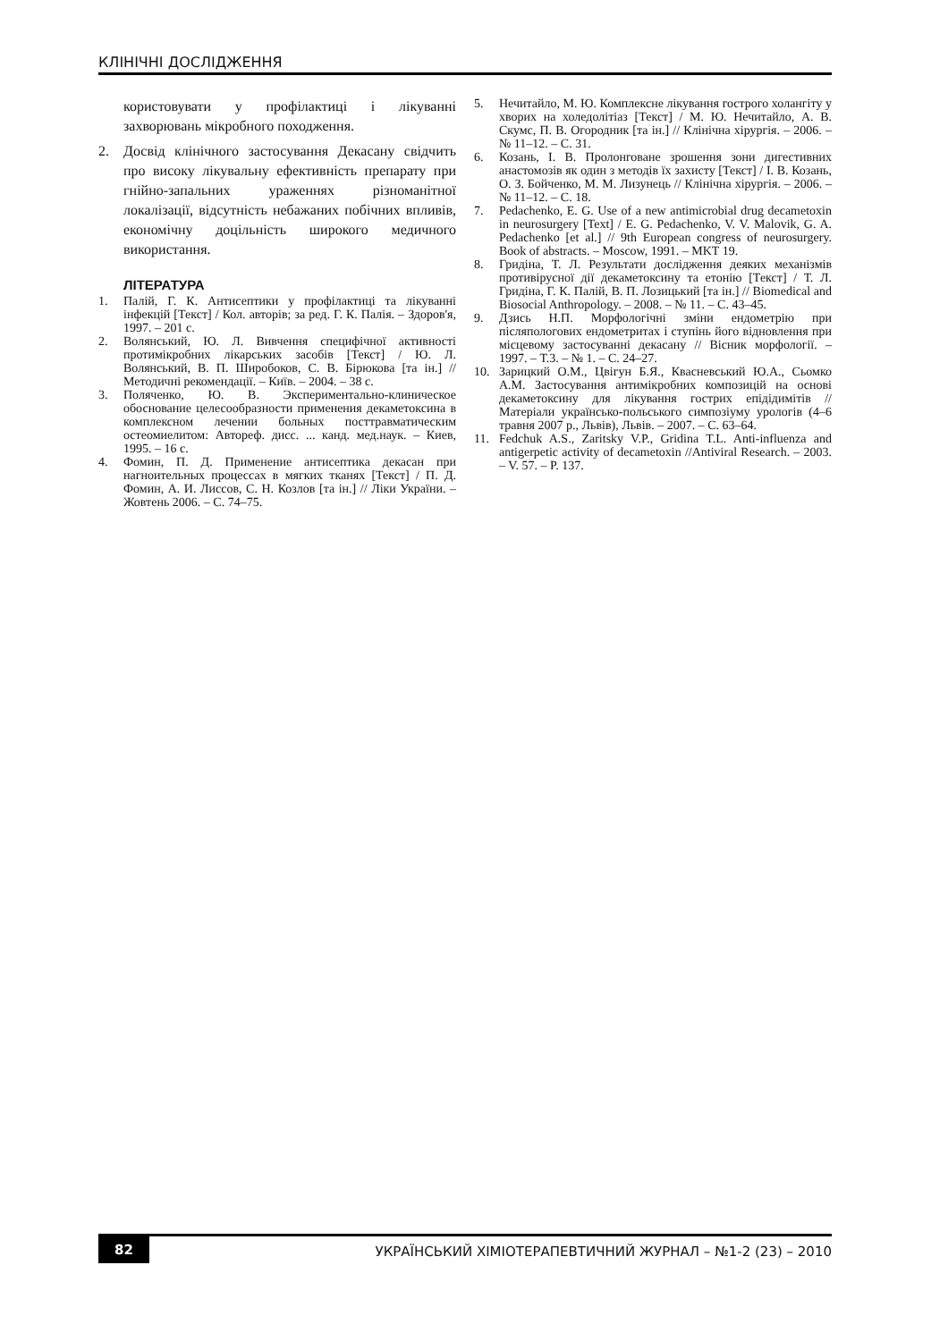КЛІНІЧНІ ДОСЛІДЖЕННЯ
користовувати у профілактиці і лікуванні захворювань мікробного походження.
2. Досвід клінічного застосування Декасану свідчить про високу лікувальну ефективність препарату при гнійно-запальних ураженнях різноманітної локалізації, відсутність небажаних побічних впливів, економічну доцільність широкого медичного використання.
ЛІТЕРАТУРА
1. Палій, Г. К. Антисептики у профілактиці та лікуванні інфекцій [Текст] / Кол. авторів; за ред. Г. К. Палія. – Здоров'я, 1997. – 201 с.
2. Волянський, Ю. Л. Вивчення специфічної активності протимікробних лікарських засобів [Текст] / Ю. Л. Волянський, В. П. Широбоков, С. В. Бірюкова [та ін.] // Методичні рекомендації. – Київ. – 2004. – 38 с.
3. Поляченко, Ю. В. Экспериментально-клиническое обоснование целесообразности применения декаметоксина в комплексном лечении больных посттравматическим остеомиелитом: Автореф. дисс. ... канд. мед.наук. – Киев, 1995. – 16 с.
4. Фомин, П. Д. Применение антисептика декасан при нагноительных процессах в мягких тканях [Текст] / П. Д. Фомин, А. И. Лиссов, С. Н. Козлов [та ін.] // Ліки України. – Жовтень 2006. – С. 74–75.
5. Нечитайло, М. Ю. Комплексне лікування гострого холангіту у хворих на холедолітіаз [Текст] / М. Ю. Нечитайло, А. В. Скумс, П. В. Огородник [та ін.] // Клінічна хірургія. – 2006. – № 11–12. – С. 31.
6. Козань, І. В. Пролонговане зрошення зони дигестивних анастомозів як один з методів їх захисту [Текст] / І. В. Козань, О. З. Бойченко, М. М. Лизунець // Клінічна хірургія. – 2006. – № 11–12. – С. 18.
7. Pedachenko, E. G. Use of a new antimicrobial drug decametoxin in neurosurgery [Text] / E. G. Pedachenko, V. V. Malovik, G. A. Pedachenko [et al.] // 9th European congress of neurosurgery. Book of abstracts. – Moscow, 1991. – MKT 19.
8. Гридіна, Т. Л. Результати дослідження деяких механізмів противірусної дії декаметоксину та етонію [Текст] / Т. Л. Гридіна, Г. К. Палій, В. П. Лозицький [та ін.] // Biomedical and Biosocial Anthropology. – 2008. – № 11. – С. 43–45.
9. Дзись Н.П. Морфологічні зміни ендометрію при післяпологових ендометритах і ступінь його відновлення при місцевому застосуванні декасану // Вісник морфології. – 1997. – Т.3. – № 1. – С. 24–27.
10. Зарицкий О.М., Цвігун Б.Я., Квасневський Ю.А., Сьомко А.М. Застосування антимікробних композицій на основі декаметоксину для лікування гострих епідідимітів //Матеріали українсько-польського симпозіуму урологів (4–6 травня 2007 р., Львів), Львів. – 2007. – С. 63–64.
11. Fedchuk A.S., Zaritsky V.P., Gridina T.L. Anti-influenza and antigerpetic activity of decametoxin //Antiviral Research. – 2003. – V. 57. – P. 137.
82 УКРАЇНСЬКИЙ ХІМІОТЕРАПЕВТИЧНИЙ ЖУРНАЛ – №1-2 (23) – 2010